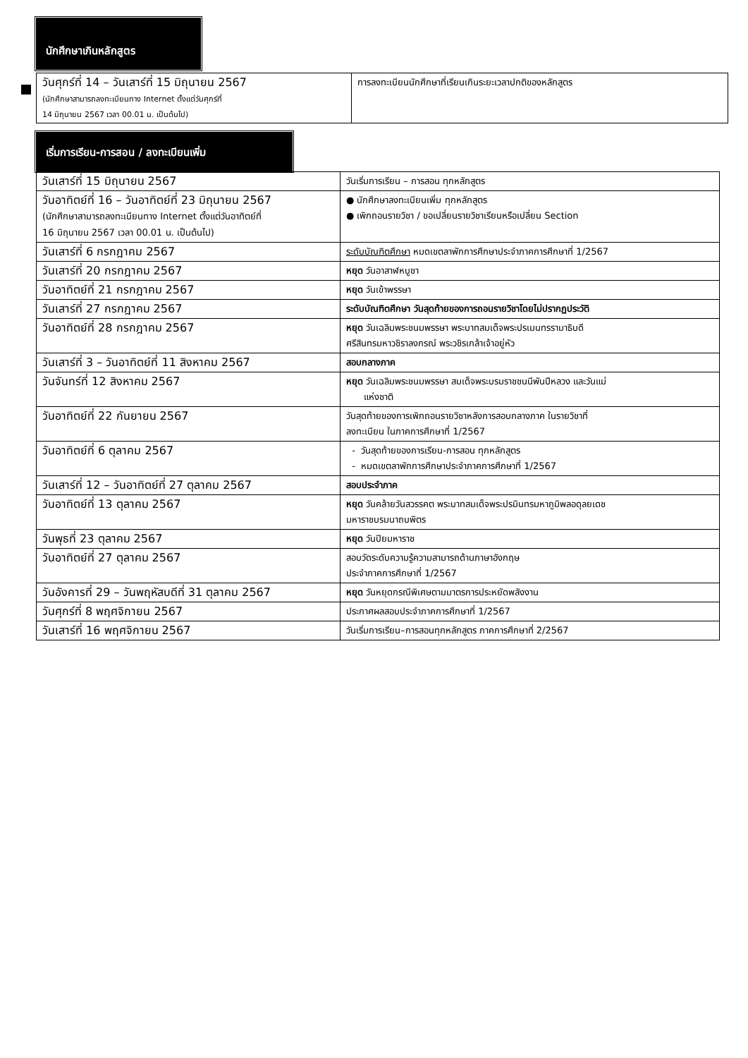นักศึกษาเกินหลักสูตร
| วันศุกร์ที่ 14 – วันเสาร์ที่ 15 มิถุนายน 2567 (นักศึกษาสามารถลงทะเบียนทาง Internet ตั้งแต่วันศุกร์ที่ 14 มิถุนายน 2567 เวลา 00.01 น. เป็นต้นไป) | การลงทะเบียนนักศึกษาที่เรียนเกินระยะเวลาปกติของหลักสูตร |
เริ่มการเรียน-การสอน / ลงทะเบียนเพิ่ม
| วันเสาร์ที่ 15 มิถุนายน 2567 | วันเริ่มการเรียน – การสอน ทุกหลักสูตร |
| วันอาทิตย์ที่ 16 – วันอาทิตย์ที่ 23 มิถุนายน 2567 (นักศึกษาสามารถลงทะเบียนทาง Internet ตั้งแต่วันอาทิตย์ที่ 16 มิถุนายน 2567 เวลา 00.01 น. เป็นต้นไป) | ● นักศึกษาลงทะเบียนเพิ่ม ทุกหลักสูตร ● เพิกถอนรายวิชา / ขอเปลี่ยนรายวิชาเรียนหรือเปลี่ยน Section |
| วันเสาร์ที่ 6 กรกฎาคม 2567 | ระดับบัณฑิตศึกษา หมดเขตลาพักการศึกษาประจำภาคการศึกษาที่ 1/2567 |
| วันเสาร์ที่ 20 กรกฎาคม 2567 | หยุด วันอาสาฬหบูชา |
| วันอาทิตย์ที่ 21 กรกฎาคม 2567 | หยุด วันเข้าพรรษา |
| วันเสาร์ที่ 27 กรกฎาคม 2567 | ระดับบัณฑิตศึกษา วันสุดท้ายของการถอนรายวิชาโดยไม่ปรากฏประวัติ |
| วันอาทิตย์ที่ 28 กรกฎาคม 2567 | หยุด วันเฉลิมพระชนมพรรษา พระบาทสมเด็จพระปรเมนทรรามาธิบดี ศรีสินทรมหาวชิราลงกรณ์ พระวชิรเกล้าเจ้าอยู่หัว |
| วันเสาร์ที่ 3 – วันอาทิตย์ที่ 11 สิงหาคม 2567 | สอบกลางภาค |
| วันจันทร์ที่ 12 สิงหาคม 2567 | หยุด วันเฉลิมพระชนมพรรษา สมเด็จพระบรมราชชนนีพันปีหลวง และวันแม่ แห่งชาติ |
| วันอาทิตย์ที่ 22 กันยายน 2567 | วันสุดท้ายของการเพิกถอนรายวิชาหลังการสอบกลางภาค ในรายวิชาที่ ลงทะเบียน ในภาคการศึกษาที่ 1/2567 |
| วันอาทิตย์ที่ 6 ตุลาคม 2567 | - วันสุดท้ายของการเรียน-การสอน ทุกหลักสูตร - หมดเขตลาพักการศึกษาประจำภาคการศึกษาที่ 1/2567 |
| วันเสาร์ที่ 12 – วันอาทิตย์ที่ 27 ตุลาคม 2567 | สอบประจำภาค |
| วันอาทิตย์ที่ 13 ตุลาคม 2567 | หยุด วันคล้ายวันสวรรคต พระบาทสมเด็จพระปรมินทรมหาภูมิพลอดุลยเดช มหาราชบรมนาถบพิตร |
| วันพุธที่ 23 ตุลาคม 2567 | หยุด วันปิยมหาราช |
| วันอาทิตย์ที่ 27 ตุลาคม 2567 | สอบวัดระดับความรู้ความสามารถด้านภาษาอังกฤษ ประจำภาคการศึกษาที่ 1/2567 |
| วันอังคารที่ 29 – วันพฤหัสบดีที่ 31 ตุลาคม 2567 | หยุด วันหยุดกรณีพิเศษตามมาตรการประหยัดพลังงาน |
| วันศุกร์ที่ 8 พฤศจิกายน 2567 | ประกาศผลสอบประจำภาคการศึกษาที่ 1/2567 |
| วันเสาร์ที่ 16 พฤศจิกายน 2567 | วันเริ่มการเรียน–การสอนทุกหลักสูตร ภาคการศึกษาที่ 2/2567 |